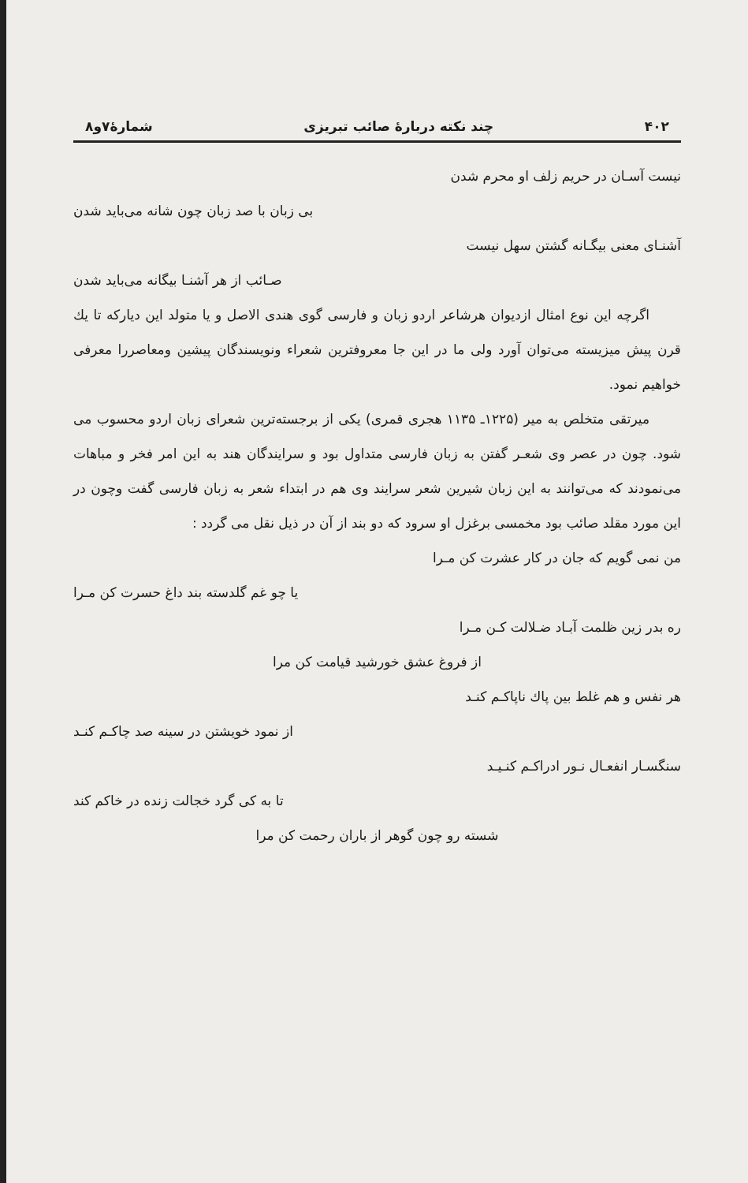۴۰۲ چند نکته دربارهٔ صائب تبریزی شمارهٔ۷و۸
نیست آسـان در حریم زلف او محرم شدن
بی زبان با صد زبان چون شانه می‌باید شدن
آشنـای معنی بیگـانه گشتن سهل نیست
صـائب از هر آشنـا بیگانه می‌باید شدن
اگرچه این نوع امثال ازدیوان هرشاعر اردو زبان و فارسی گوی هندی الاصل و یا متولد این دیارکه تا یك قرن پیش میزیسته می‌توان آورد ولی ما در این جا معروفترین شعراء ونویسندگان پیشین ومعاصررا معرفی خواهیم نمود.
میرتقی متخلص به میر (۱۲۲۵ـ ۱۱۳۵ هجری قمری) یکی از برجسته‌ترین شعرای زبان اردو محسوب می شود. چون در عصر وی شعـر گفتن به زبان فارسی متداول بود و سرایندگان هند به این امر فخر و مباهات می‌نمودند که می‌توانند به این زبان شیرین شعر سرایند وی هم در ابتداء شعر به زبان فارسی گفت وچون در این مورد مقلد صائب بود مخمسی برغزل او سرود که دو بند از آن در ذیل نقل می گردد :
من نمی گویم که جان در کار عشرت کن مـرا
یا چو غم گلدسته بند داغ حسرت کن مـرا
ره بدر زین ظلمت آبـاد ضـلالت کـن مـرا
از فروغ عشق خورشید قیامت کن مرا
هر نفس و هم غلط بین پاك ناپاکـم کنـد
از نمود خویشتن در سینه صد چاکـم کنـد
سنگسـار انفعـال نـور ادراکـم کنـیـد
تا به کی گرد خجالت زنده در خاکم کند
شسته رو چون گوهر از باران رحمت کن مرا